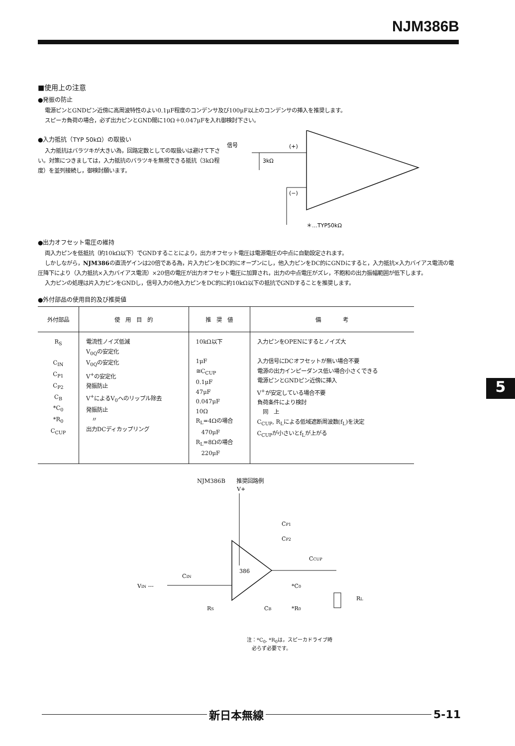NJM386B
■使用上の注意
●発振の防止
電源ピンとGNDピン近傍に高周波特性のよい0.1μF程度のコンデンサ及び100μF以上のコンデンサの挿入を推奨します。
スピーカ負荷の場合，必ず出力ピンとGND間に10Ω＋0.047μFを入れ御検討下さい。
●入力抵抗（TYP 50kΩ）の取扱い
入力抵抗はバラツキが大きい為，回路定数としての取扱いは避けて下さい。対策につきましては，入力抵抗のバラツキを無視できる抵抗（3kΩ程度）を並列接続し，御検討願います。
信号
(+)
(−)
3kΩ
＊…TYP50kΩ
●出力オフセット電圧の維持
両入力ピンを低抵抗（約10kΩ以下）でGNDすることにより，出力オフセット電圧は電源電圧の中点に自動設定されます。
しかしながら，NJM386の直流ゲインは20倍である為，片入力ピンをDC的にオープンにし，他入力ピンをDC的にGNDにすると，入力抵抗×入力バイアス電流の電圧降下により（入力抵抗×入力バイアス電流）×20倍の電圧が出力オフセット電圧に加算され，出力の中点電圧がズレ，不飽和の出力振幅範囲が低下します。
入力ピンの処理は片入力ピンをGNDし，信号入力の他入力ピンをDC的に約10kΩ以下の抵抗でGNDすることを推奨します。
●外付部品の使用目的及び推奨値
| 外付部品 | 使 用 目 的 | 推 奨 値 | 備 考 |
| --- | --- | --- | --- |
| R<sub>S</sub> C<sub>IN</sub> C<sub>P1</sub> C<sub>P2</sub> C<sub>B</sub> *C<sub>0</sub> *R<sub>0</sub> C<sub>CUP</sub> | 電流性ノイズ低減 V<sub>0Q</sub>の安定化 V<sub>0Q</sub>の安定化 V<sup>+</sup>の安定化 発振防止 V<sup>+</sup>によるV<sub>0</sub>へのリップル除去 発振防止 〃 出力DCディカップリング | 10kΩ以下 1μF ≅C<sub>CUP</sub> 0.1μF 47μF 0.047μF 10Ω R<sub>L</sub>=4Ωの場合 470μF R<sub>L</sub>=8Ωの場合 220μF | 入力ピンをOPENにするとノイズ大 入力信号にDCオフセットが無い場合不要 電源の出力インピーダンス低い場合小さくできる 電源ピンとGNDピン近傍に挿入 V<sup>+</sup>が安定している場合不要 負荷条件により検討 同 上 C<sub>CUP</sub>, R<sub>L</sub>による低域遮断周波数(f<sub>L</sub>)を決定 C<sub>CUP</sub>が小さいとf<sub>L</sub>が上がる |
NJM386B　　推奨回路例
V+
CP1
CP2
386
VIN ---
CIN
RS
CB
CCUP
*C0
*R0
RL
注：*C<sub>0</sub>, *R<sub>0</sub>は，スピーカドライブ時
　必らず必要です。
5
新日本無線
5-11